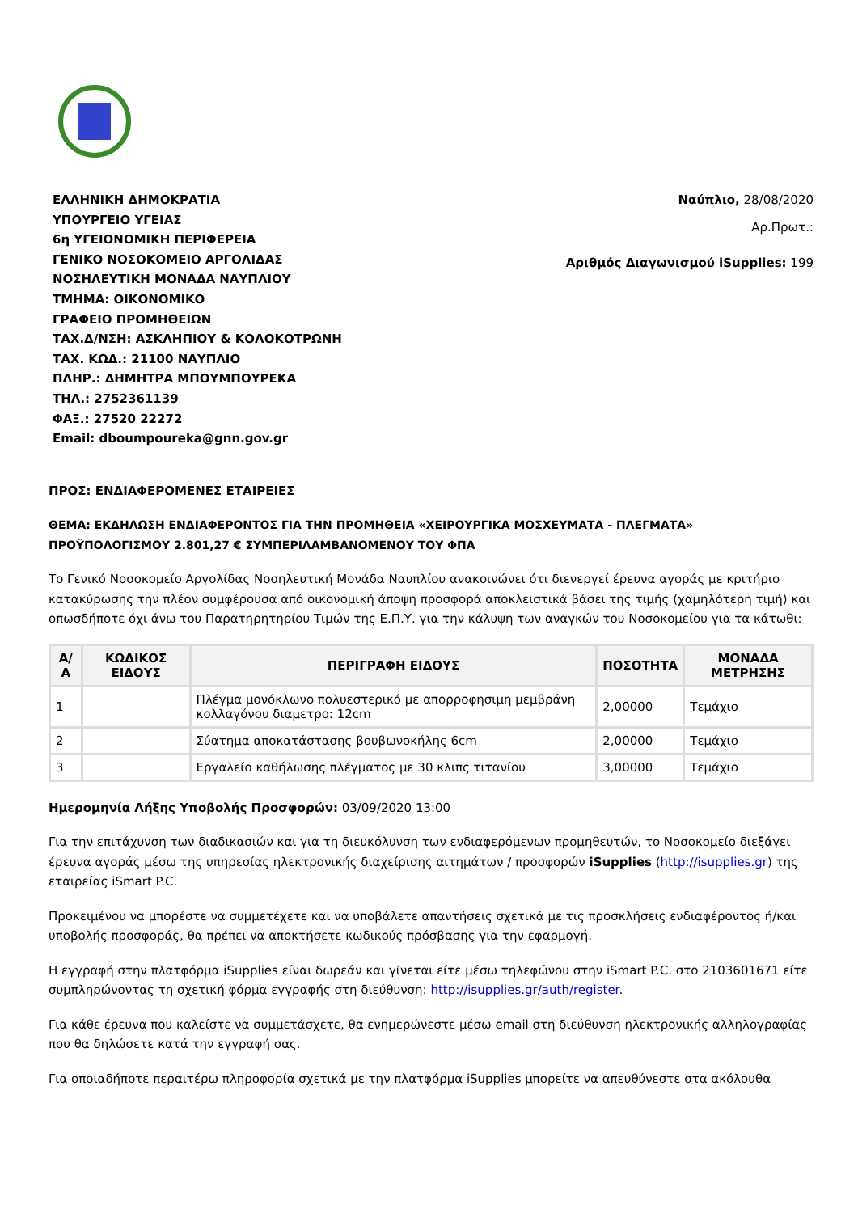ΕΛΛΗΝΙΚΗ ΔΗΜΟΚΡΑΤΙΑ
ΥΠΟΥΡΓΕΙΟ ΥΓΕΙΑΣ
6η ΥΓΕΙΟΝΟΜΙΚΗ ΠΕΡΙΦΕΡΕΙΑ
ΓΕΝΙΚΟ ΝΟΣΟΚΟΜΕΙΟ ΑΡΓΟΛΙΔΑΣ
ΝΟΣΗΛΕΥΤΙΚΗ ΜΟΝΑΔΑ ΝΑΥΠΛΙΟΥ
ΤΜΗΜΑ: ΟΙΚΟΝΟΜΙΚΟ
ΓΡΑΦΕΙΟ ΠΡΟΜΗΘΕΙΩΝ
ΤΑΧ.Δ/ΝΣΗ: ΑΣΚΛΗΠΙΟΥ & ΚΟΛΟΚΟΤΡΩΝΗ
ΤΑΧ. ΚΩΔ.: 21100 ΝΑΥΠΛΙΟ
ΠΛΗΡ.: ΔΗΜΗΤΡΑ ΜΠΟΥΜΠΟΥΡΕΚΑ
ΤΗΛ.: 2752361139
ΦΑΞ.: 27520 22272
Email: dboumpoureka@gnn.gov.gr
Ναύπλιο, 28/08/2020
Αρ.Πρωτ.:
Αριθμός Διαγωνισμού iSupplies: 199
ΠΡΟΣ: ΕΝΔΙΑΦΕΡΟΜΕΝΕΣ ΕΤΑΙΡΕΙΕΣ
ΘΕΜΑ: ΕΚΔΗΛΩΣΗ ΕΝΔΙΑΦΕΡΟΝΤΟΣ ΓΙΑ ΤΗΝ ΠΡΟΜΗΘΕΙΑ «ΧΕΙΡΟΥΡΓΙΚΑ ΜΟΣΧΕΥΜΑΤΑ - ΠΛΕΓΜΑΤΑ» ΠΡΟΫΠΟΛΟΓΙΣΜΟΥ 2.801,27 € ΣΥΜΠΕΡΙΛΑΜΒΑΝΟΜΕΝΟΥ ΤΟΥ ΦΠΑ
Το Γενικό Νοσοκομείο Αργολίδας Νοσηλευτική Μονάδα Ναυπλίου ανακοινώνει ότι διενεργεί έρευνα αγοράς με κριτήριο κατακύρωσης την πλέον συμφέρουσα από οικονομική άποψη προσφορά αποκλειστικά βάσει της τιμής (χαμηλότερη τιμή) και οπωσδήποτε όχι άνω του Παρατηρητηρίου Τιμών της Ε.Π.Υ. για την κάλυψη των αναγκών του Νοσοκομείου για τα κάτωθι:
| Α/Α | ΚΩΔΙΚΟΣ ΕΙΔΟΥΣ | ΠΕΡΙΓΡΑΦΗ ΕΙΔΟΥΣ | ΠΟΣΟΤΗΤΑ | ΜΟΝΑΔΑ ΜΕΤΡΗΣΗΣ |
| --- | --- | --- | --- | --- |
| 1 | | Πλέγμα μονόκλωνο πολυεστερικό με απορροφησιμη μεμβράνη κολλαγόνου διαμετρο: 12cm | 2,00000 | Τεμάχιο |
| 2 | | Σύατημα αποκατάστασης βουβωνοκήλης 6cm | 2,00000 | Τεμάχιο |
| 3 | | Εργαλείο καθήλωσης πλέγματος με 30 κλιπς τιτανίου | 3,00000 | Τεμάχιο |
Ημερομηνία Λήξης Υποβολής Προσφορών: 03/09/2020 13:00
Για την επιτάχυνση των διαδικασιών και για τη διευκόλυνση των ενδιαφερόμενων προμηθευτών, το Νοσοκομείο διεξάγει έρευνα αγοράς μέσω της υπηρεσίας ηλεκτρονικής διαχείρισης αιτημάτων / προσφορών iSupplies (http://isupplies.gr) της εταιρείας iSmart P.C.
Προκειμένου να μπορέστε να συμμετέχετε και να υποβάλετε απαντήσεις σχετικά με τις προσκλήσεις ενδιαφέροντος ή/και υποβολής προσφοράς, θα πρέπει να αποκτήσετε κωδικούς πρόσβασης για την εφαρμογή.
Η εγγραφή στην πλατφόρμα iSupplies είναι δωρεάν και γίνεται είτε μέσω τηλεφώνου στην iSmart P.C. στο 2103601671 είτε συμπληρώνοντας τη σχετική φόρμα εγγραφής στη διεύθυνση: http://isupplies.gr/auth/register.
Για κάθε έρευνα που καλείστε να συμμετάσχετε, θα ενημερώνεστε μέσω email στη διεύθυνση ηλεκτρονικής αλληλογραφίας που θα δηλώσετε κατά την εγγραφή σας.
Για οποιαδήποτε περαιτέρω πληροφορία σχετικά με την πλατφόρμα iSupplies μπορείτε να απευθύνεστε στα ακόλουθα